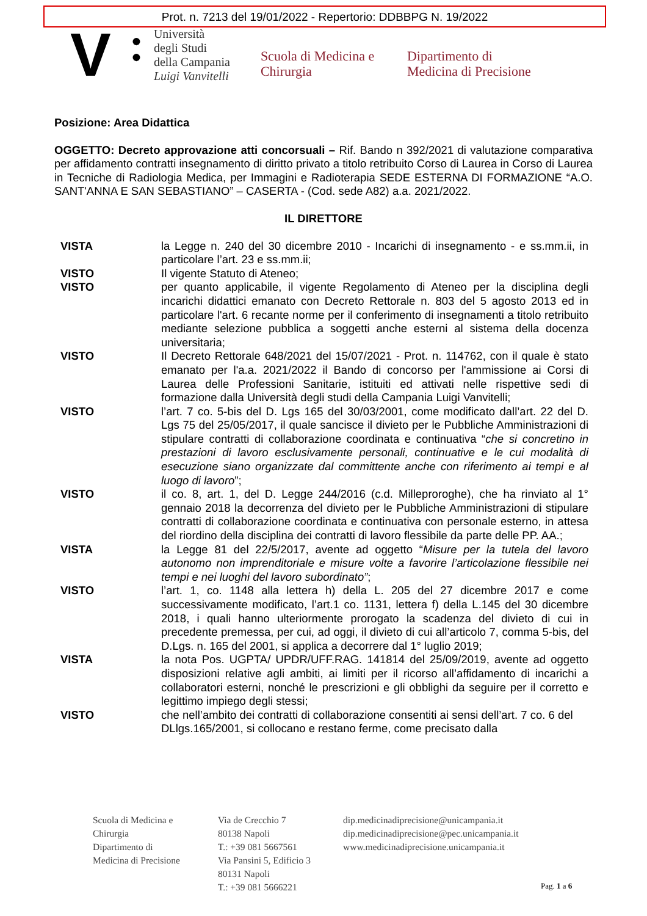Prot. n. 7213 del 19/01/2022 - Repertorio: DDBBPG N. 19/2022
V
●
●
Università
degli Studi
della Campania
Luigi Vanvitelli
Scuola di Medicina e Chirurgia
Dipartimento di
Medicina di Precisione
Posizione: Area Didattica
OGGETTO: Decreto approvazione atti concorsuali – Rif. Bando n 392/2021 di valutazione comparativa per affidamento contratti insegnamento di diritto privato a titolo retribuito Corso di Laurea in Corso di Laurea in Tecniche di Radiologia Medica, per Immagini e Radioterapia SEDE ESTERNA DI FORMAZIONE “A.O. SANT'ANNA E SAN SEBASTIANO” – CASERTA - (Cod. sede A82) a.a. 2021/2022.
IL DIRETTORE
VISTA la Legge n. 240 del 30 dicembre 2010 - Incarichi di insegnamento - e ss.mm.ii, in particolare l’art. 23 e ss.mm.ii;
VISTO Il vigente Statuto di Ateneo;
VISTO per quanto applicabile, il vigente Regolamento di Ateneo per la disciplina degli incarichi didattici emanato con Decreto Rettorale n. 803 del 5 agosto 2013 ed in particolare l'art. 6 recante norme per il conferimento di insegnamenti a titolo retribuito mediante selezione pubblica a soggetti anche esterni al sistema della docenza universitaria;
VISTO Il Decreto Rettorale 648/2021 del 15/07/2021 - Prot. n. 114762, con il quale è stato emanato per l'a.a. 2021/2022 il Bando di concorso per l'ammissione ai Corsi di Laurea delle Professioni Sanitarie, istituiti ed attivati nelle rispettive sedi di formazione dalla Università degli studi della Campania Luigi Vanvitelli;
VISTO l’art. 7 co. 5-bis del D. Lgs 165 del 30/03/2001, come modificato dall’art. 22 del D. Lgs 75 del 25/05/2017, il quale sancisce il divieto per le Pubbliche Amministrazioni di stipulare contratti di collaborazione coordinata e continuativa “che si concretino in prestazioni di lavoro esclusivamente personali, continuative e le cui modalità di esecuzione siano organizzate dal committente anche con riferimento ai tempi e al luogo di lavoro”;
VISTO il co. 8, art. 1, del D. Legge 244/2016 (c.d. Milleproroghe), che ha rinviato al 1° gennaio 2018 la decorrenza del divieto per le Pubbliche Amministrazioni di stipulare contratti di collaborazione coordinata e continuativa con personale esterno, in attesa del riordino della disciplina dei contratti di lavoro flessibile da parte delle PP. AA.;
VISTA la Legge 81 del 22/5/2017, avente ad oggetto “Misure per la tutela del lavoro autonomo non imprenditoriale e misure volte a favorire l’articolazione flessibile nei tempi e nei luoghi del lavoro subordinato”;
VISTO l’art. 1, co. 1148 alla lettera h) della L. 205 del 27 dicembre 2017 e come successivamente modificato, l’art.1 co. 1131, lettera f) della L.145 del 30 dicembre 2018, i quali hanno ulteriormente prorogato la scadenza del divieto di cui in precedente premessa, per cui, ad oggi, il divieto di cui all’articolo 7, comma 5-bis, del D.Lgs. n. 165 del 2001, si applica a decorrere dal 1° luglio 2019;
VISTA la nota Pos. UGPTA/ UPDR/UFF.RAG. 141814 del 25/09/2019, avente ad oggetto disposizioni relative agli ambiti, ai limiti per il ricorso all’affidamento di incarichi a collaboratori esterni, nonché le prescrizioni e gli obblighi da seguire per il corretto e legittimo impiego degli stessi;
VISTO che nell’ambito dei contratti di collaborazione consentiti ai sensi dell’art. 7 co. 6 del DLlgs.165/2001, si collocano e restano ferme, come precisato dalla
Scuola di Medicina e
Chirurgia
Dipartimento di
Medicina di Precisione
Via de Crecchio 7
80138 Napoli
T.: +39 081 5667561
Via Pansini 5, Edificio 3
80131 Napoli
T.: +39 081 5666221
dip.medicinadiprecisione@unicampania.it
dip.medicinadiprecisione@pec.unicampania.it
www.medicinadiprecisione.unicampania.it
Pag. 1 a 6